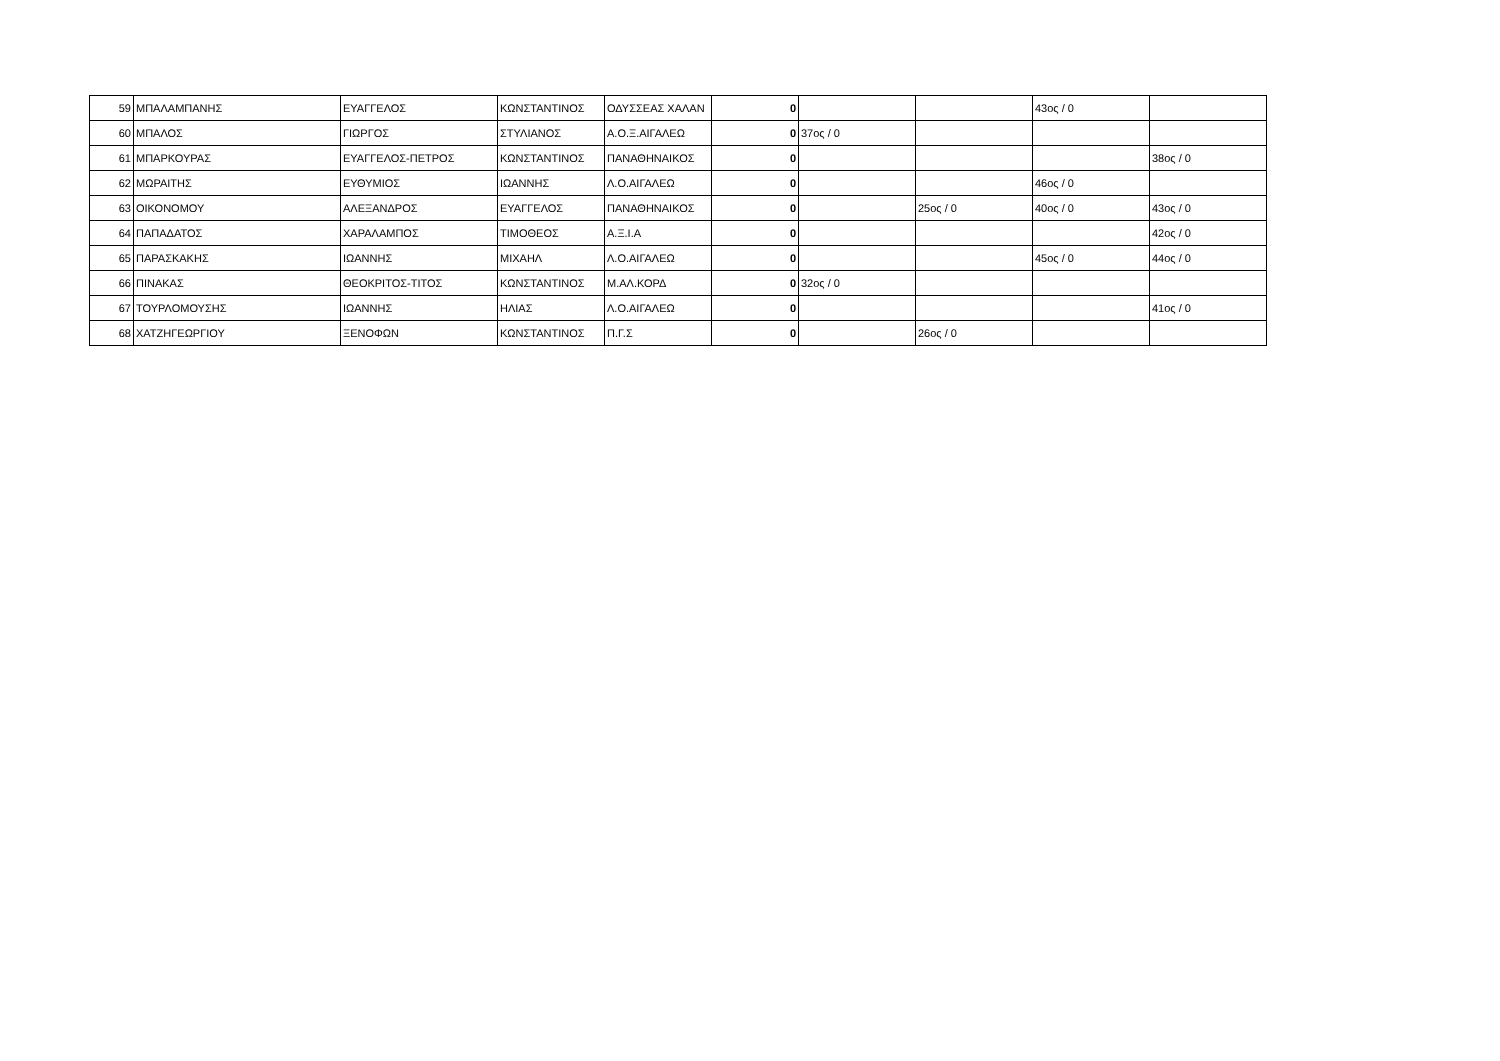| 59 | ΜΠΑΛΑΜΠΑΝΗΣ | ΕΥΑΓΓΕΛΟΣ | ΚΩΝΣΤΑΝΤΙΝΟΣ | ΟΔΥΣΣΕΑΣ ΧΑΛΑΝ | 0 | | | 43ος / 0 | |
| 60 | ΜΠΑΛΟΣ | ΓΙΩΡΓΟΣ | ΣΤΥΛΙΑΝΟΣ | Α.Ο.Ξ.ΑΙΓΑΛΕΩ | 0 | 37ος / 0 | | | |
| 61 | ΜΠΑΡΚΟΥΡΑΣ | ΕΥΑΓΓΕΛΟΣ-ΠΕΤΡΟΣ | ΚΩΝΣΤΑΝΤΙΝΟΣ | ΠΑΝΑΘΗΝΑΙΚΟΣ | 0 | | | | 38ος / 0 |
| 62 | ΜΩΡΑΙΤΗΣ | ΕΥΘΥΜΙΟΣ | ΙΩΑΝΝΗΣ | Λ.Ο.ΑΙΓΑΛΕΩ | 0 | | | 46ος / 0 | |
| 63 | ΟΙΚΟΝΟΜΟΥ | ΑΛΕΞΑΝΔΡΟΣ | ΕΥΑΓΓΕΛΟΣ | ΠΑΝΑΘΗΝΑΙΚΟΣ | 0 | | 25ος / 0 | 40ος / 0 | 43ος / 0 |
| 64 | ΠΑΠΑΔΑΤΟΣ | ΧΑΡΑΛΑΜΠΟΣ | ΤΙΜΟΘΕΟΣ | Α.Ξ.Ι.Α | 0 | | | | 42ος / 0 |
| 65 | ΠΑΡΑΣΚΑΚΗΣ | ΙΩΑΝΝΗΣ | ΜΙΧΑΗΛ | Λ.Ο.ΑΙΓΑΛΕΩ | 0 | | | 45ος / 0 | 44ος / 0 |
| 66 | ΠΙΝΑΚΑΣ | ΘΕΟΚΡΙΤΟΣ-ΤΙΤΟΣ | ΚΩΝΣΤΑΝΤΙΝΟΣ | Μ.ΑΛ.ΚΟΡΔ | 0 | 32ος / 0 | | | |
| 67 | ΤΟΥΡΛΟΜΟΥΣΗΣ | ΙΩΑΝΝΗΣ | ΗΛΙΑΣ | Λ.Ο.ΑΙΓΑΛΕΩ | 0 | | | | 41ος / 0 |
| 68 | ΧΑΤΖΗΓΕΩΡΓΙΟΥ | ΞΕΝΟΦΩΝ | ΚΩΝΣΤΑΝΤΙΝΟΣ | Π.Γ.Σ | 0 | | 26ος / 0 | | |